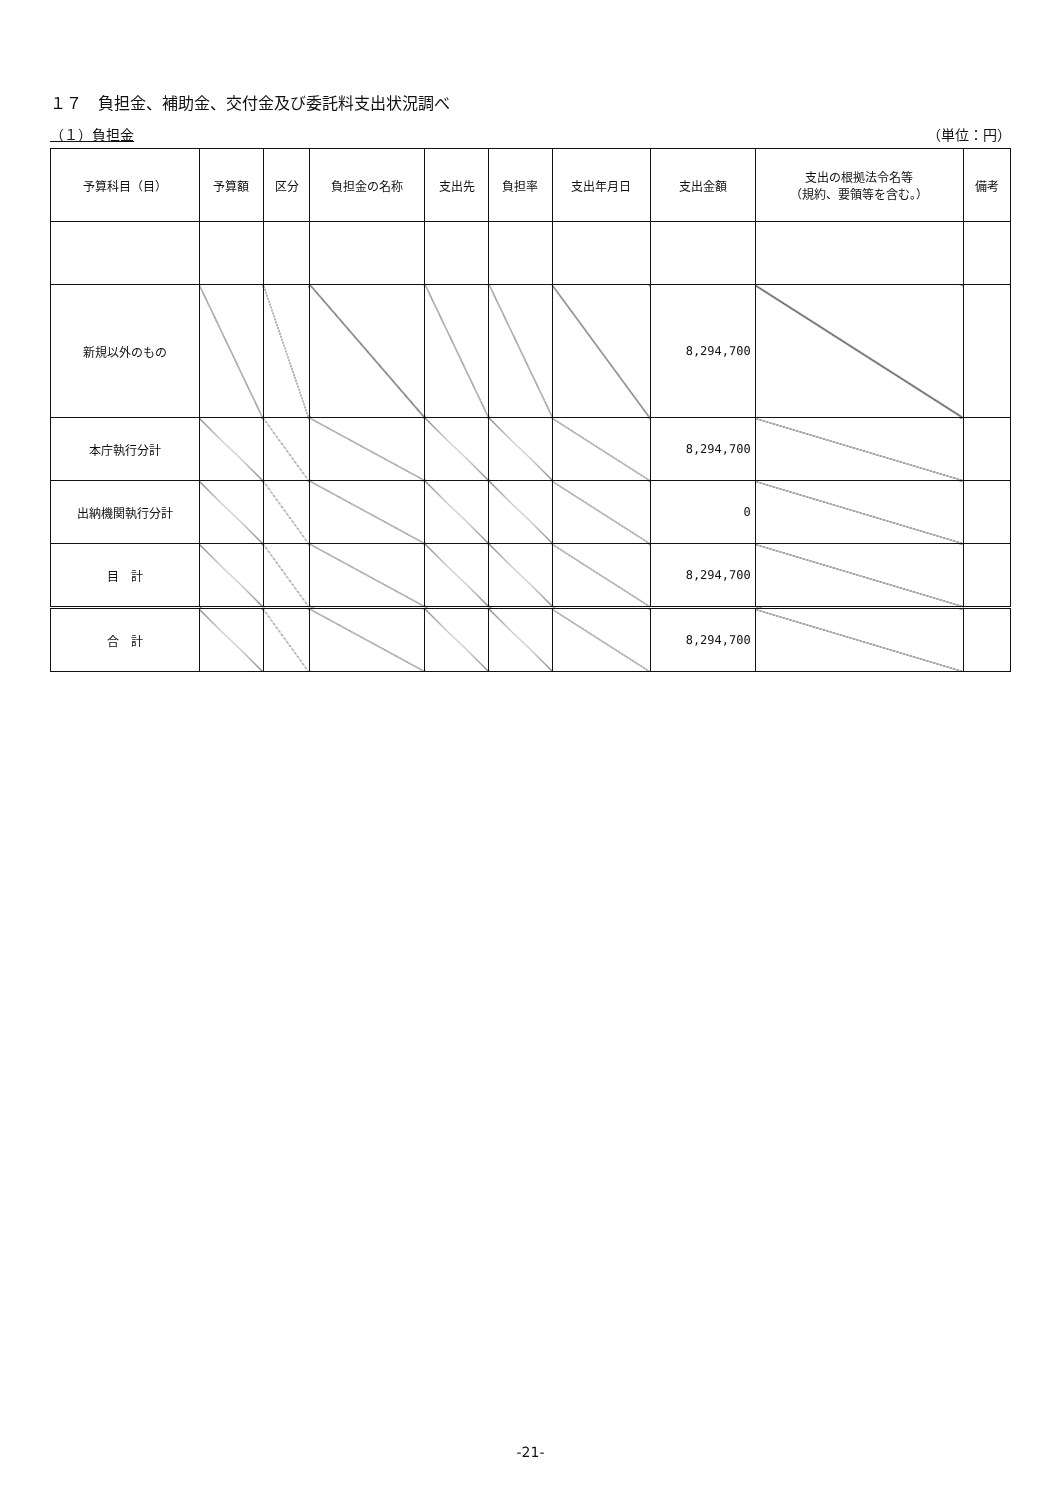１７　負担金、補助金、交付金及び委託料支出状況調べ
（１）負担金 （単位：円）
| 予算科目（目） | 予算額 | 区分 | 負担金の名称 | 支出先 | 負担率 | 支出年月日 | 支出金額 | 支出の根拠法令名等 （規約、要領等を含む。） | 備考 |
| --- | --- | --- | --- | --- | --- | --- | --- | --- | --- |
| 新規以外のもの | | | | | | | 8,294,700 | | |
| 本庁執行分計 | | | | | | | 8,294,700 | | |
| 出納機関執行分計 | | | | | | | 0 | | |
| 目 計 | | | | | | | 8,294,700 | | |
| 合 計 | | | | | | | 8,294,700 | | |
-21-